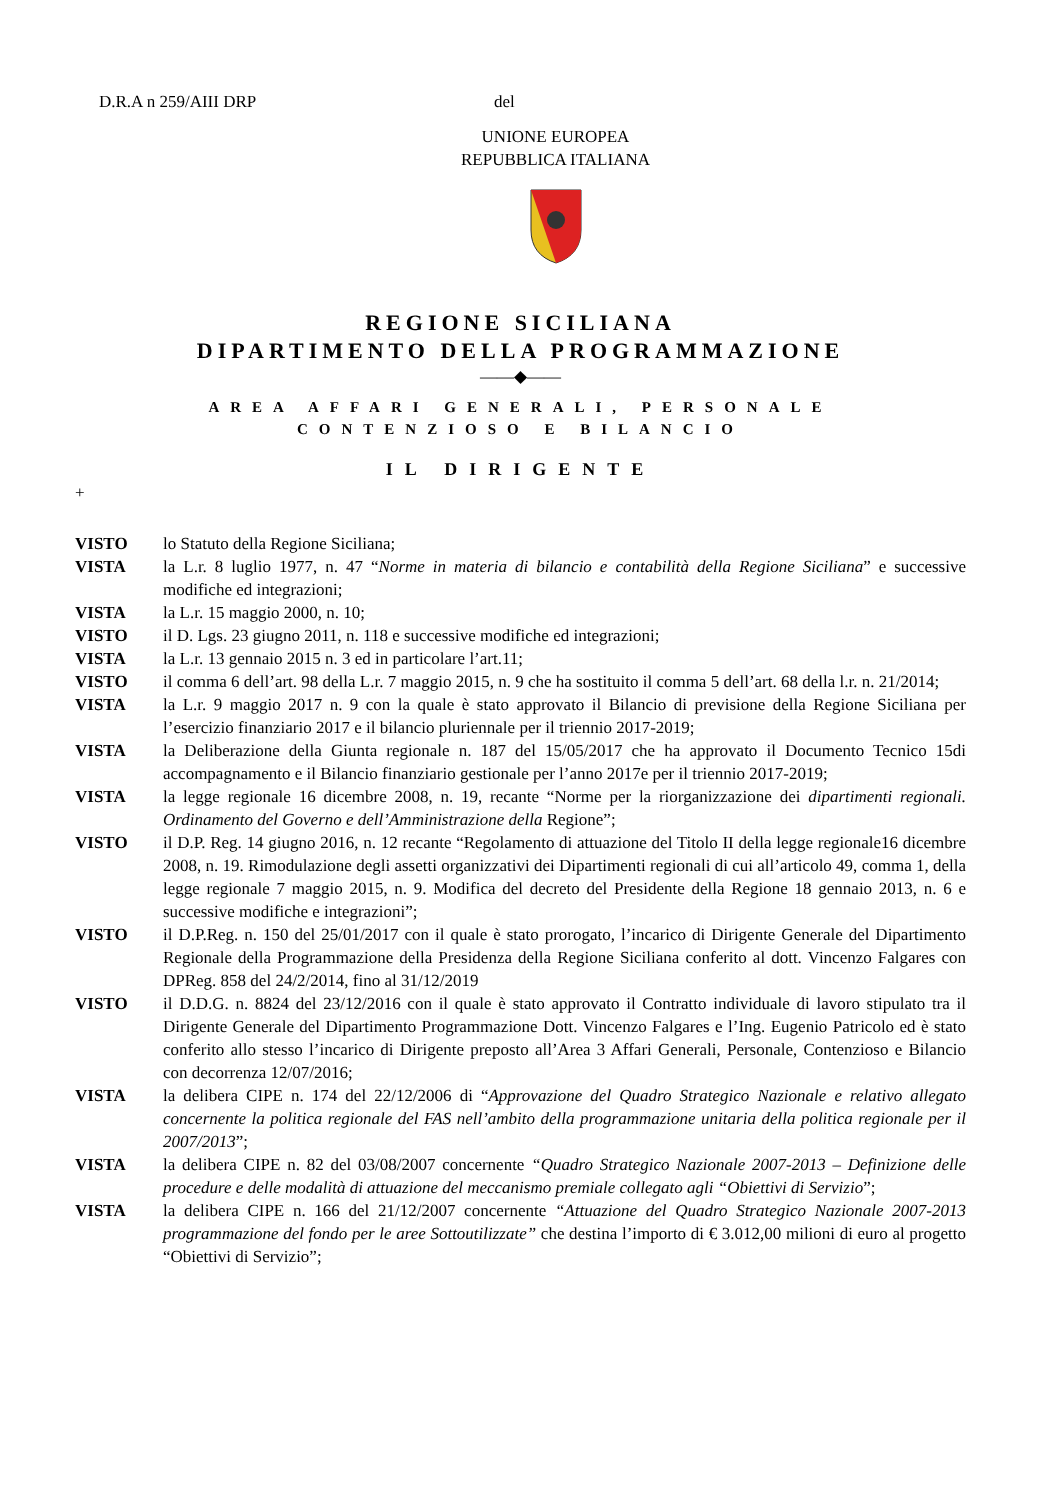D.R.A n 259/AIII DRP del
UNIONE EUROPEA
REPUBBLICA ITALIANA
REGIONE SICILIANA
DIPARTIMENTO DELLA PROGRAMMAZIONE
——◆——
AREA AFFARI GENERALI, PERSONALE
CONTENZIOSO E BILANCIO
IL DIRIGENTE
+
VISTO lo Statuto della Regione Siciliana;
VISTA la L.r. 8 luglio 1977, n. 47 “Norme in materia di bilancio e contabilità della Regione Siciliana” e successive modifiche ed integrazioni;
VISTA la L.r. 15 maggio 2000, n. 10;
VISTO il D. Lgs. 23 giugno 2011, n. 118 e successive modifiche ed integrazioni;
VISTA la L.r. 13 gennaio 2015 n. 3 ed in particolare l’art.11;
VISTO il comma 6 dell’art. 98 della L.r. 7 maggio 2015, n. 9 che ha sostituito il comma 5 dell’art. 68 della l.r. n. 21/2014;
VISTA la L.r. 9 maggio 2017 n. 9 con la quale è stato approvato il Bilancio di previsione della Regione Siciliana per l’esercizio finanziario 2017 e il bilancio pluriennale per il triennio 2017-2019;
VISTA la Deliberazione della Giunta regionale n. 187 del 15/05/2017 che ha approvato il Documento Tecnico 15di accompagnamento e il Bilancio finanziario gestionale per l’anno 2017e per il triennio 2017-2019;
VISTA la legge regionale 16 dicembre 2008, n. 19, recante “Norme per la riorganizzazione dei dipartimenti regionali. Ordinamento del Governo e dell’Amministrazione della Regione”;
VISTO il D.P. Reg. 14 giugno 2016, n. 12 recante “Regolamento di attuazione del Titolo II della legge regionale16 dicembre 2008, n. 19. Rimodulazione degli assetti organizzativi dei Dipartimenti regionali di cui all’articolo 49, comma 1, della legge regionale 7 maggio 2015, n. 9. Modifica del decreto del Presidente della Regione 18 gennaio 2013, n. 6 e successive modifiche e integrazioni”;
VISTO il D.P.Reg. n. 150 del 25/01/2017 con il quale è stato prorogato, l’incarico di Dirigente Generale del Dipartimento Regionale della Programmazione della Presidenza della Regione Siciliana conferito al dott. Vincenzo Falgares con DPReg. 858 del 24/2/2014, fino al 31/12/2019
VISTO il D.D.G. n. 8824 del 23/12/2016 con il quale è stato approvato il Contratto individuale di lavoro stipulato tra il Dirigente Generale del Dipartimento Programmazione Dott. Vincenzo Falgares e l’Ing. Eugenio Patricolo ed è stato conferito allo stesso l’incarico di Dirigente preposto all’Area 3 Affari Generali, Personale, Contenzioso e Bilancio con decorrenza 12/07/2016;
VISTA la delibera CIPE n. 174 del 22/12/2006 di “Approvazione del Quadro Strategico Nazionale e relativo allegato concernente la politica regionale del FAS nell’ambito della programmazione unitaria della politica regionale per il 2007/2013”;
VISTA la delibera CIPE n. 82 del 03/08/2007 concernente “Quadro Strategico Nazionale 2007-2013 – Definizione delle procedure e delle modalità di attuazione del meccanismo premiale collegato agli “Obiettivi di Servizio”;
VISTA la delibera CIPE n. 166 del 21/12/2007 concernente “Attuazione del Quadro Strategico Nazionale 2007-2013 programmazione del fondo per le aree Sottoutilizzate” che destina l’importo di € 3.012,00 milioni di euro al progetto “Obiettivi di Servizio”;